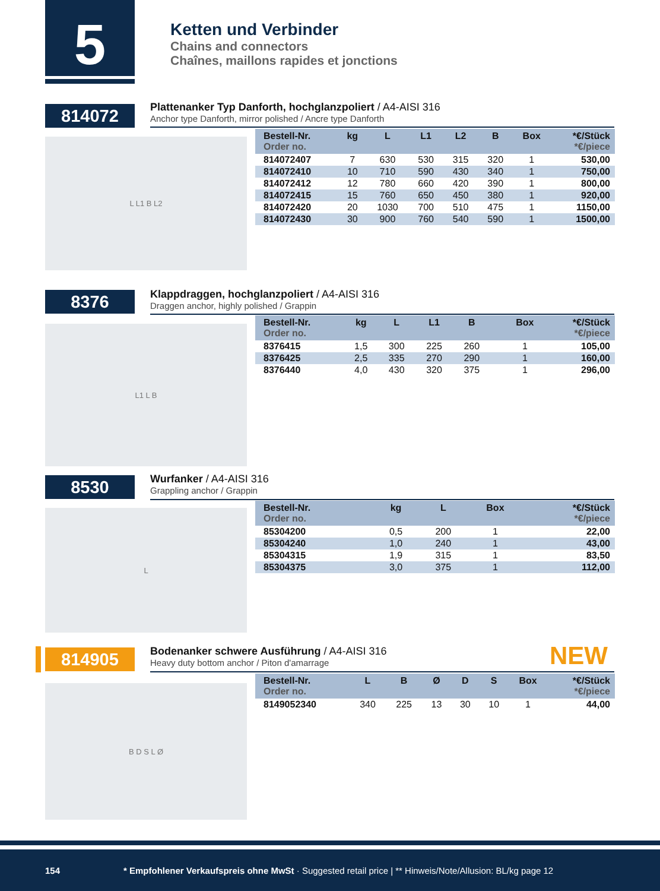5
Ketten und Verbinder
Chains and connectors
Chaînes, maillons rapides et jonctions
814072
Plattenanker Typ Danforth, hochglanzpoliert / A4-AISI 316
Anchor type Danforth, mirror polished / Ancre type Danforth
L L1 B L2
| Bestell-Nr. Order no. | kg | L | L1 | L2 | B | Box | *€/Stück *€/piece |
| --- | --- | --- | --- | --- | --- | --- | --- |
| 814072407 | 7 | 630 | 530 | 315 | 320 | 1 | 530,00 |
| 814072410 | 10 | 710 | 590 | 430 | 340 | 1 | 750,00 |
| 814072412 | 12 | 780 | 660 | 420 | 390 | 1 | 800,00 |
| 814072415 | 15 | 760 | 650 | 450 | 380 | 1 | 920,00 |
| 814072420 | 20 | 1030 | 700 | 510 | 475 | 1 | 1150,00 |
| 814072430 | 30 | 900 | 760 | 540 | 590 | 1 | 1500,00 |
8376
Klappdraggen, hochglanzpoliert / A4-AISI 316
Draggen anchor, highly polished / Grappin
L1 L B
| Bestell-Nr. Order no. | kg | L | L1 | B | | Box | *€/Stück *€/piece |
| --- | --- | --- | --- | --- | --- | --- | --- |
| 8376415 | 1,5 | 300 | 225 | 260 | | 1 | 105,00 |
| 8376425 | 2,5 | 335 | 270 | 290 | | 1 | 160,00 |
| 8376440 | 4,0 | 430 | 320 | 375 | | 1 | 296,00 |
8530
Wurfanker / A4-AISI 316
Grappling anchor / Grappin
L
| Bestell-Nr. Order no. | kg | L | Box | *€/Stück *€/piece |
| --- | --- | --- | --- | --- |
| 85304200 | 0,5 | 200 | 1 | 22,00 |
| 85304240 | 1,0 | 240 | 1 | 43,00 |
| 85304315 | 1,9 | 315 | 1 | 83,50 |
| 85304375 | 3,0 | 375 | 1 | 112,00 |
814905
Bodenanker schwere Ausführung / A4-AISI 316
Heavy duty bottom anchor / Piton d'amarrage
NEW
B D S L Ø
| Bestell-Nr. Order no. | L | B | Ø | D | S | Box | *€/Stück *€/piece |
| --- | --- | --- | --- | --- | --- | --- | --- |
| 8149052340 | 340 | 225 | 13 | 30 | 10 | 1 | 44,00 |
154 * Empfohlener Verkaufspreis ohne MwSt · Suggested retail price | ** Hinweis/Note/Allusion: BL/kg page 12